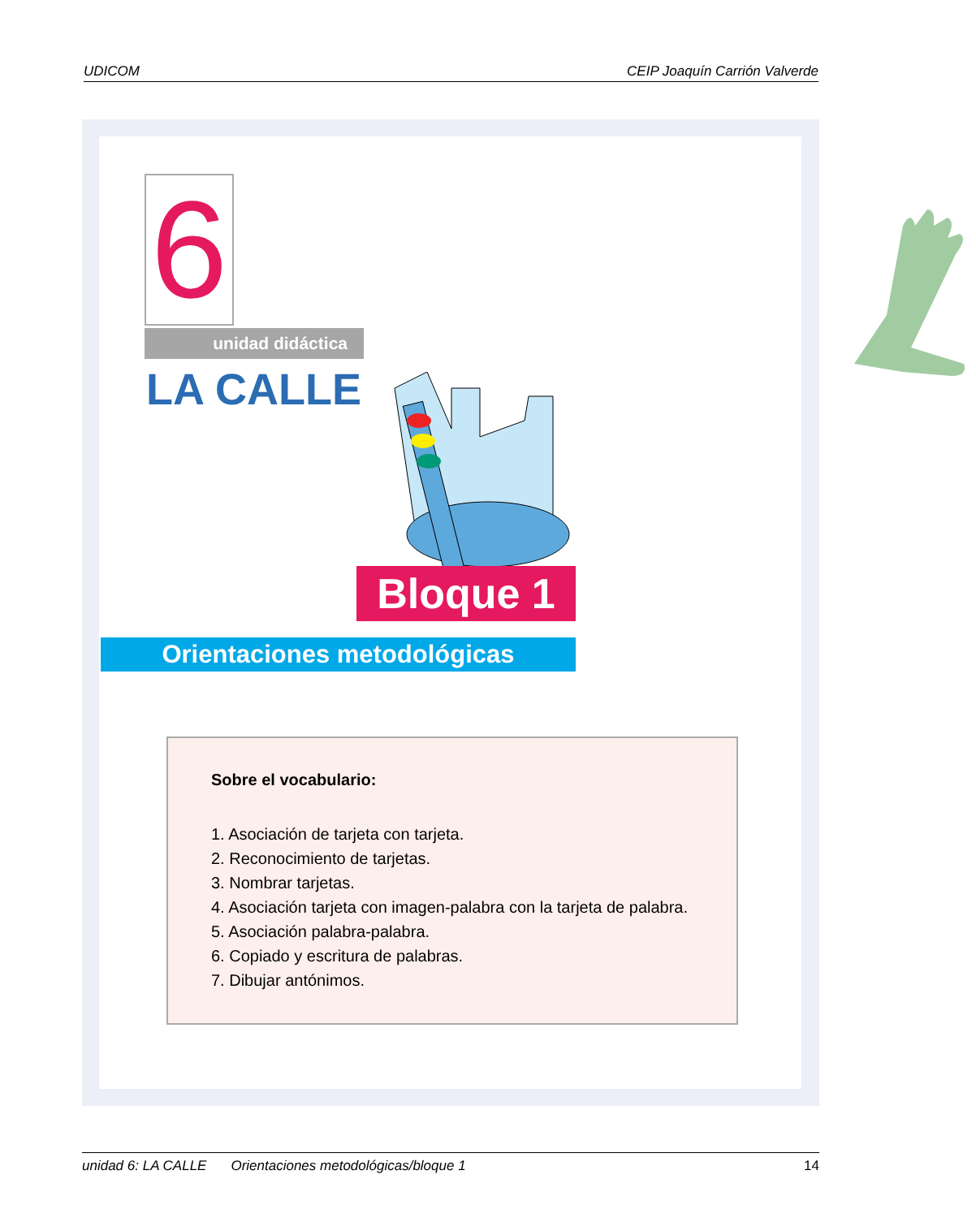UDICOM CEIP Joaquín Carrión Valverde
6 unidad didáctica
LA CALLE
Bloque 1
Orientaciones metodológicas
Sobre el vocabulario:
1. Asociación de tarjeta con tarjeta.
2. Reconocimiento de tarjetas.
3. Nombrar tarjetas.
4. Asociación tarjeta con imagen-palabra con la tarjeta de palabra.
5. Asociación palabra-palabra.
6. Copiado y escritura de palabras.
7. Dibujar antónimos.
unidad 6: LA CALLE Orientaciones metodológicas/bloque 1 14